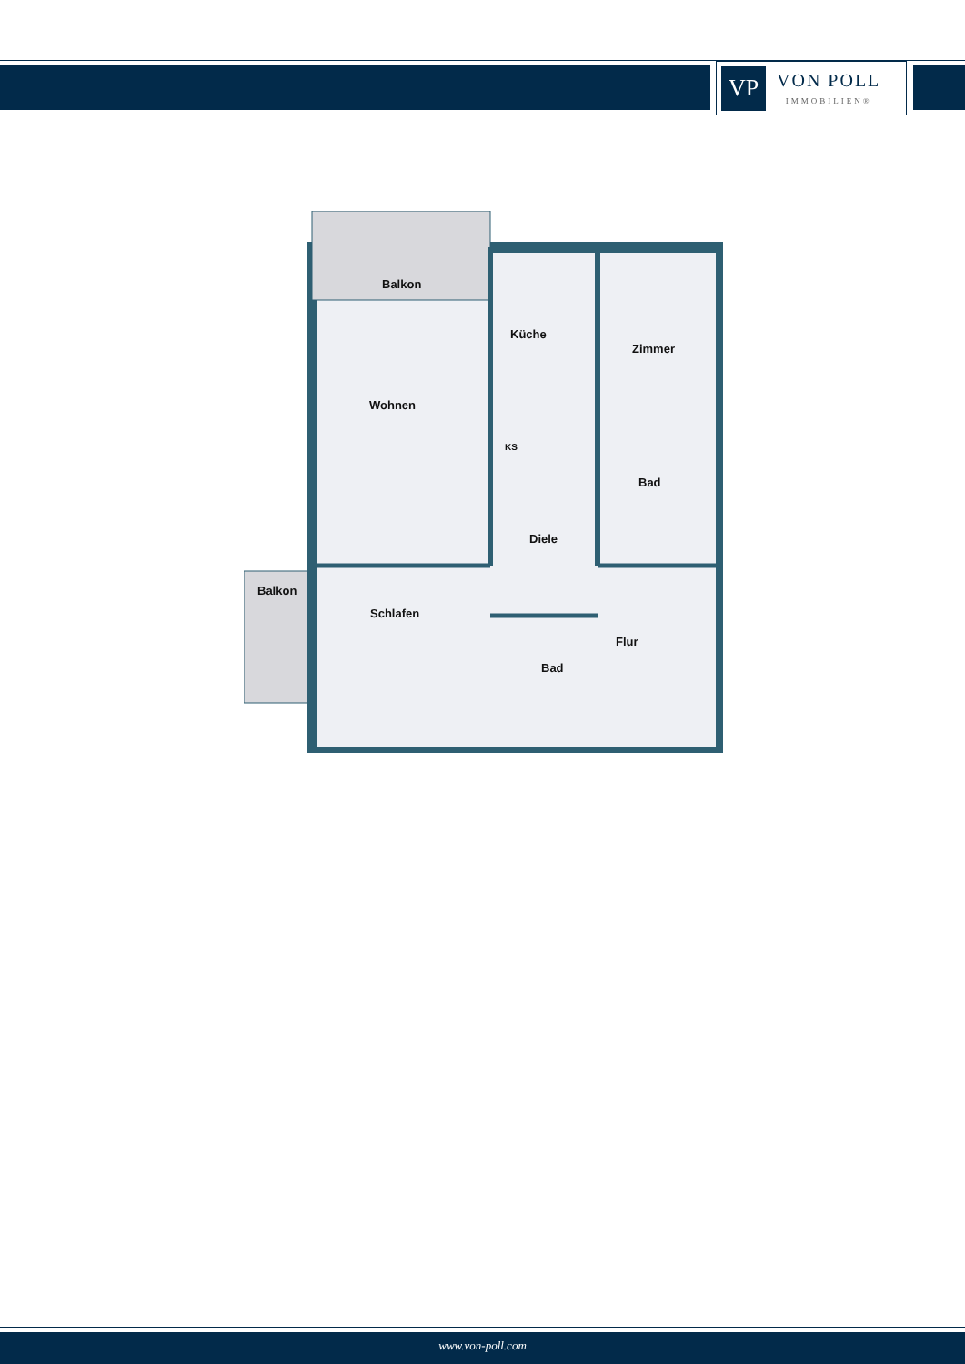VP
VON POLL
IMMOBILIEN®
Balkon
Küche
Zimmer
Wohnen
KS
Bad
Diele
Balkon
Schlafen
Flur
Bad
www.von-poll.com